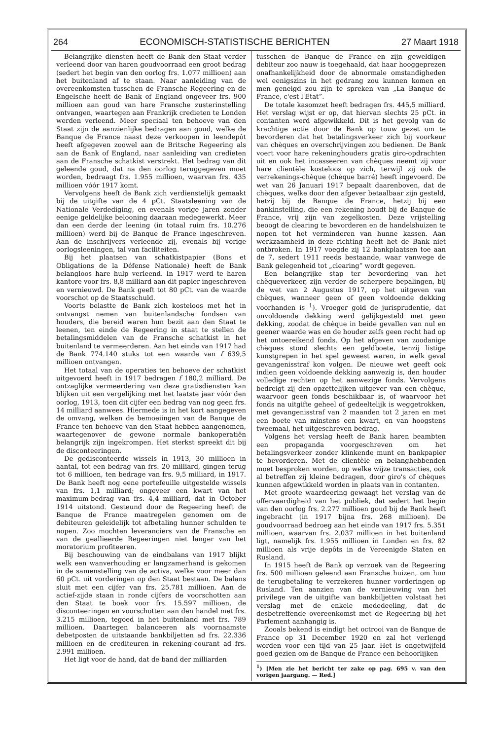264 ECONOMISCH-STATISTISCHE BERICHTEN 27 Maart 1918
Belangrijke diensten heeft de Bank den Staat verder verleend door van haren goudvoorraad een groot bedrag (sedert het begin van den oorlog frs. 1.077 millioen) aan het buitenland af te staan. Naar aanleiding van de overeenkomsten tusschen de Fransche Regeering en de Engelsche heeft de Bank of England ongeveer frs. 900 millioen aan goud van hare Fransche zusterinstelling ontvangen, waartegen aan Frankrijk credieten te Londen werden verleend. Meer speciaal ten behoeve van den Staat zijn de aanzienlijke bedragen aan goud, welke de Banque de France naast deze verkoopen in leendepôt heeft afgegeven zoowel aan de Britsche Regeering als aan de Bank of England, naar aanleiding van credieten aan de Fransche schatkist verstrekt. Het bedrag van dit geleende goud, dat na den oorlog teruggegeven moet worden, bedraagt frs. 1.955 millioen, waarvan frs. 435 millioen vóór 1917 komt.
Vervolgens heeft de Bank zich verdienstelijk gemaakt bij de uitgifte van de 4 pCt. Staatsleening van de Nationale Verdediging, en evenals vorige jaren zonder eenige geldelijke belooning daaraan medegewerkt. Meer dan een derde der leening (in totaal ruim frs. 10.276 millioen) werd bij de Banque de France ingeschreven. Aan de inschrijvers verleende zij, evenals bij vorige oorlogsleeningen, tal van faciliteiten.
Bij het plaatsen van schatkistpapier (Bons et Obligations de la Défense Nationale) heeft de Bank belangloos hare hulp verleend. In 1917 werd te haren kantore voor frs. 8,8 milliard aan dit papier ingeschreven en vernieuwd. De Bank geeft tot 80 pCt. van de waarde voorschot op de Staatsschuld.
Voorts belastte de Bank zich kosteloos met het in ontvangst nemen van buitenlandsche fondsen van houders, die bereid waren hun bezit aan den Staat te leenen, ten einde de Regeering in staat te stellen de betalingsmiddelen van de Fransche schatkist in het buitenland te vermeerderen. Aan het einde van 1917 had de Bank 774.140 stuks tot een waarde van f 639,5 millioen ontvangen.
Het totaal van de operaties ten behoeve der schatkist uitgevoerd heeft in 1917 bedragen f 180,2 milliard. De ontzaglijke vermeerdering van deze gratisdiensten kan blijken uit een vergelijking met het laatste jaar vóór den oorlog, 1913, toen dit cijfer een bedrag van nog geen frs. 14 milliard aanwees. Hiermede is in het kort aangegeven de omvang, welken de bemoeiingen van de Banque de France ten behoeve van den Staat hebben aangenomen, waartegenover de gewone normale bankoperatiën belangrijk zijn ingekrompen. Het sterkst spreekt dit bij de disconteeringen.
De gedisconteerde wissels in 1913, 30 millioen in aantal, tot een bedrag van frs. 20 milliard, gingen terug tot 6 millioen, ten bedrage van frs. 9,5 milliard, in 1917. De Bank heeft nog eene portefeuille uitgestelde wissels van frs. 1,1 milliard; ongeveer een kwart van het maximum-bedrag van frs. 4,4 milliard, dat in October 1914 uitstond. Gesteund door de Regeering heeft de Banque de France maatregelen genomen om de debiteuren geleidelijk tot afbetaling hunner schulden te nopen. Zoo mochten leveranciers van de Fransche en van de geallieerde Regeeringen niet langer van het moratorium profiteeren.
Bij beschouwing van de eindbalans van 1917 blijkt welk een wanverhouding er langzamerhand is gekomen in de samenstelling van de activa, welke voor meer dan 60 pCt. uit vorderingen op den Staat bestaan. De balans sluit met een cijfer van frs. 25.781 millioen. Aan de actief-zijde staan in ronde cijfers de voorschotten aan den Staat te boek voor frs. 15.597 millioen, de disconteeringen en voorschotten aan den handel met frs. 3.215 millioen, tegoed in het buitenland met frs. 789 millioen. Daartegen balanceeren als voornaamste debetposten de uitstaande bankbiljetten ad frs. 22.336 millioen en de crediteuren in rekening-courant ad frs. 2.991 millioen.
Het ligt voor de hand, dat de band der milliarden
tusschen de Banque de France en zijn geweldigen debiteur zoo nauw is toegehaald, dat haar hooggeprezen onafhankelijkheid door de abnormale omstandigheden wel eenigszins in het gedrang zou kunnen komen en men geneigd zou zijn te spreken van „La Banque de France, c'est l'Etat”.
De totale kasomzet heeft bedragen frs. 445,5 milliard. Het verslag wijst er op, dat hiervan slechts 25 pCt. in contanten werd afgewikkeld. Dit is het gevolg van de krachtige actie door de Bank op touw gezet om te bevorderen dat het betalingsverkeer zich bij voorkeur van chèques en overschrijvingen zou bedienen. De Bank voert voor hare rekeninghouders gratis giro-opdrachten uit en ook het incasseeren van chèques neemt zij voor hare clientèle kosteloos op zich, terwijl zij ook de verrekenings-chèque (chèque barré) heeft ingevoerd. De wet van 26 Januari 1917 bepaalt daarenboven, dat de chèques, welke door den afgever betaalbaar zijn gesteld, hetzij bij de Banque de France, hetzij bij een bankinstelling, die een rekening houdt bij de Banque de France, vrij zijn van zegelkosten. Deze vrijstelling beoogt de clearing te bevorderen en de handelshuizen te nopen tot het verminderen van hunne kassen. Aan werkzaamheid in deze richting heeft het de Bank niet ontbroken. In 1917 voegde zij 12 bankplaatsen toe aan de 7, sedert 1911 reeds bestaande, waar vanwege de Bank gelegenheid tot „clearing” wordt gegeven.
Een belangrijke stap ter bevordering van het chèqueverkeer, zijn verder de scherpere bepalingen, bij de wet van 2 Augustus 1917, op het uitgeven van chèques, wanneer geen of geen voldoende dekking voorhanden is <sup>1</sup>). Vroeger gold de jurisprudentie, dat onvoldoende dekking werd gelijkgesteld met geen dekking, zoodat de chèque in beide gevallen van nul en geener waarde was en de houder zelfs geen recht had op het ontoereikend fonds. Op het afgeven van zoodanige chèques stond slechts een geldboete, tenzij listige kunstgrepen in het spel geweest waren, in welk geval gevangenisstraf kon volgen. De nieuwe wet geeft ook indien geen voldoende dekking aanwezig is, den houder volledige rechten op het aanwezige fonds. Vervolgens bedreigt zij den opzettelijken uitgever van een chèque, waarvoor geen fonds beschikbaar is, of waarvoor het fonds na uitgifte geheel of gedeeltelijk is weggetrokken, met gevangenisstraf van 2 maanden tot 2 jaren en met een boete van minstens een kwart, en van hoogstens tweemaal, het uitgeschreven bedrag.
Volgens het verslag heeft de Bank haren beambten een propaganda voorgeschreven om het betalingsverkeer zonder klinkende munt en bankpapier te bevorderen. Met de clientèle en belanghebbenden moet besproken worden, op welke wijze transacties, ook al betreffen zij kleine bedragen, door giro's of chèques kunnen afgewikkeld worden in plaats van in contanten.
Met groote waardeering gewaagt het verslag van de offervaardigheid van het publiek, dat sedert het begin van den oorlog frs. 2.277 millioen goud bij de Bank heeft ingebracht (in 1917 bijna frs. 268 millioen). De goudvoorraad bedroeg aan het einde van 1917 frs. 5.351 millioen, waarvan frs. 2.037 millioen in het buitenland ligt, namelijk frs. 1.955 millioen in Londen en frs. 82 millioen als vrije depôts in de Vereenigde Staten en Rusland.
In 1915 heeft de Bank op verzoek van de Regeering frs. 500 millioen geleend aan Fransche huizen, om hun de terugbetaling te verzekeren hunner vorderingen op Rusland. Ten aanzien van de vernieuwing van het privilege van de uitgifte van bankbiljetten volstaat het verslag met de enkele mededeeling, dat de desbetreffende overeenkomst met de Regeering bij het Parlement aanhangig is.
Zooals bekend is eindigt het octrooi van de Banque de France op 31 December 1920 en zal het verlengd worden voor een tijd van 25 jaar. Het is ongetwijfeld goed gezien om de Banque de France een behoorlijken
<sup>1</sup>) [Men zie het bericht ter zake op pag. 695 v. van den vorigen jaargang. — Red.]